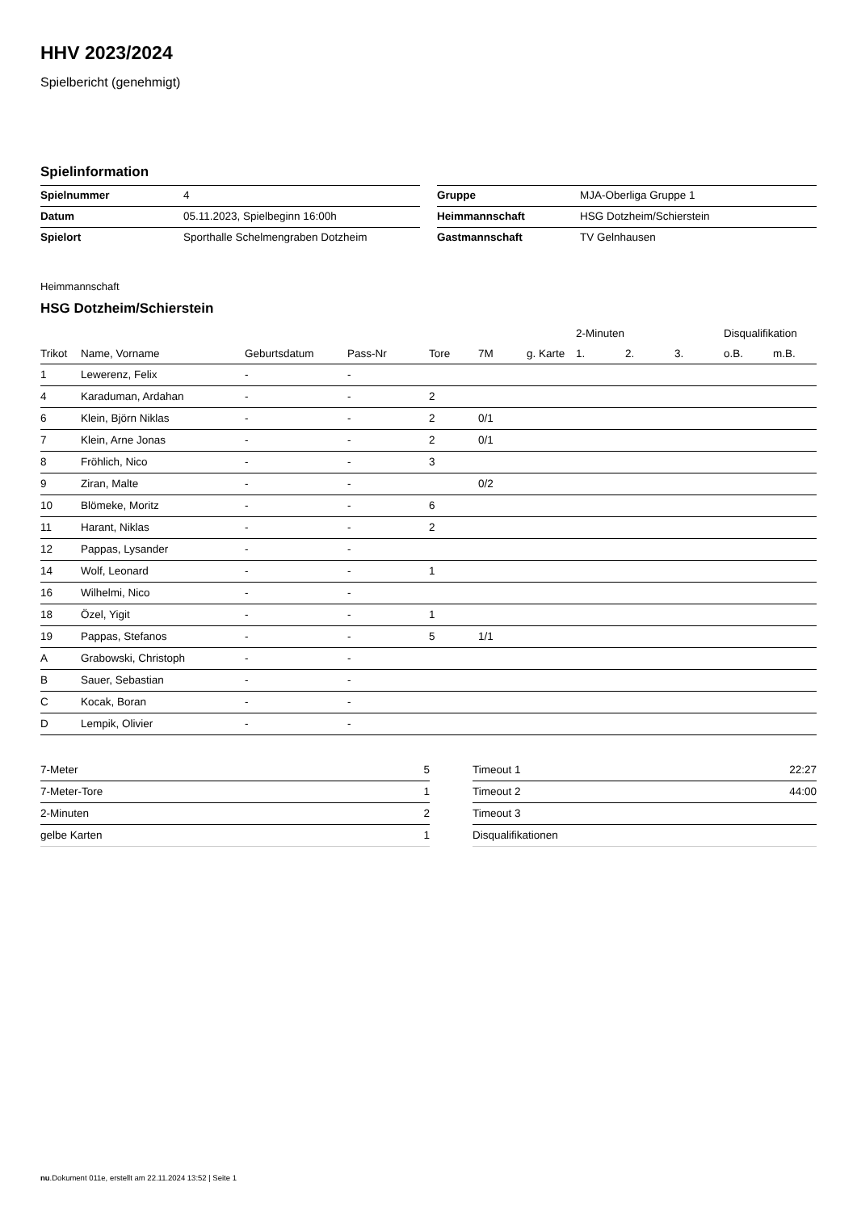HHV 2023/2024
Spielbericht (genehmigt)
Spielinformation
| Spielnummer | 4 |
| Datum | 05.11.2023, Spielbeginn 16:00h |
| Spielort | Sporthalle Schelmengraben Dotzheim |
| Gruppe | MJA-Oberliga Gruppe 1 |
| Heimmannschaft | HSG Dotzheim/Schierstein |
| Gastmannschaft | TV Gelnhausen |
Heimmannschaft
HSG Dotzheim/Schierstein
| | | | | | | | 2-Minuten | | | Disqualifikation | |
| --- | --- | --- | --- | --- | --- | --- | --- | --- | --- | --- | --- |
| Trikot | Name, Vorname | Geburtsdatum | Pass-Nr | Tore | 7M | g. Karte | 1. | 2. | 3. | o.B. | m.B. |
| 1 | Lewerenz, Felix | - | - | | | | | | | | |
| 4 | Karaduman, Ardahan | - | - | 2 | | | | | | | |
| 6 | Klein, Björn Niklas | - | - | 2 | 0/1 | | | | | | |
| 7 | Klein, Arne Jonas | - | - | 2 | 0/1 | | | | | | |
| 8 | Fröhlich, Nico | - | - | 3 | | | | | | | |
| 9 | Ziran, Malte | - | - | | 0/2 | | | | | | |
| 10 | Blömeke, Moritz | - | - | 6 | | | | | | | |
| 11 | Harant, Niklas | - | - | 2 | | | | | | | |
| 12 | Pappas, Lysander | - | - | | | | | | | | |
| 14 | Wolf, Leonard | - | - | 1 | | | | | | | |
| 16 | Wilhelmi, Nico | - | - | | | | | | | | |
| 18 | Özel, Yigit | - | - | 1 | | | | | | | |
| 19 | Pappas, Stefanos | - | - | 5 | 1/1 | | | | | | |
| A | Grabowski, Christoph | - | - | | | | | | | | |
| B | Sauer, Sebastian | - | - | | | | | | | | |
| C | Kocak, Boran | - | - | | | | | | | | |
| D | Lempik, Olivier | - | - | | | | | | | | |
| 7-Meter | 5 |
| 7-Meter-Tore | 1 |
| 2-Minuten | 2 |
| gelbe Karten | 1 |
| Timeout 1 | 22:27 |
| Timeout 2 | 44:00 |
| Timeout 3 | |
| Disqualifikationen | |
nu.Dokument 011e, erstellt am 22.11.2024 13:52 | Seite 1